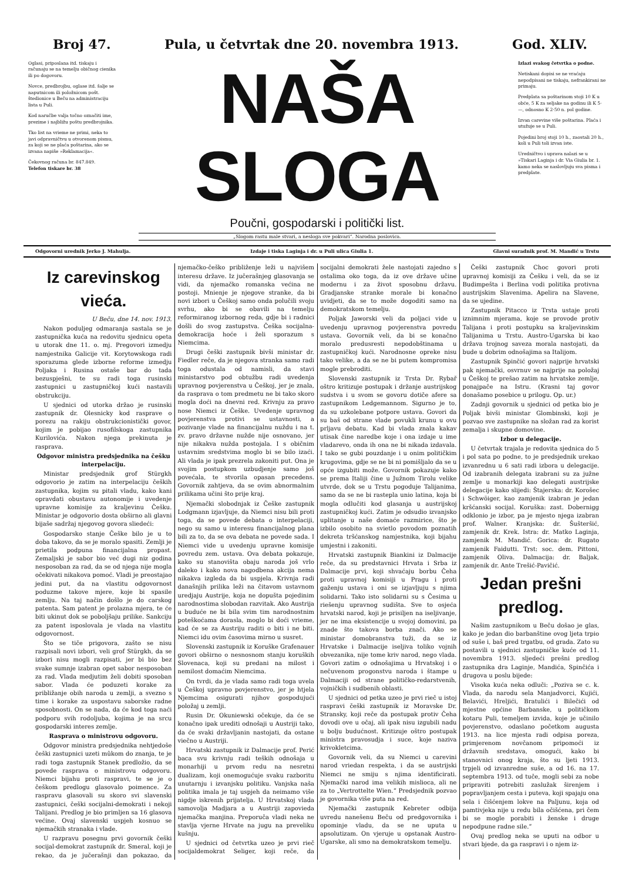Broj 47. Pula, u četvrtak dne 20. novembra 1913. God. XLIV.
Oglasi, priposlana itd. tiskaju i računaju se na temelju običnog cienika ili po dogovoru.
Novce, predbrojbu, oglase itd. šalje se naputnicom ili položnicom pošt. štedionice u Beču na administraciju lista u Puli.
Kod naručbe valja točno označiti ime, prezime i najbližu poštu predbrojnika.
Tko list na vrieme ne primi, neka to javi odpravničtvu u otvorenom pismu, za koji se ne plaća poštarina, ako se izvana napiše »Reklamacija«.
Čekovnog računa br. 847.849.
Telefon tiskare br. 38
NAŠA SLOGA
Poučni, gospodarski i politički list.
„Slogom rastu male stvari, a nesloga sve pokvari“. Narodna poslovica.
Izlazi svakog četvrtka o podne.
Netiskani dopisi se ne vraćaju nepodpisani ne tiskaju, nefrankirani ne primaju.
Predplata sa poštarinom stoji 10 K u obće, 5 K za seljake na godinu ili K 5·—, odnosno K 2·50 n. pol godine.
Izvan carevine više poštarina. Plaća i utužuje se u Puli.
Pojedini broj stoji 10 h., zaostali 20 h., koli u Puli toli izvan iste.
Uredničtvo i uprava nalazi se u »Tiskari Laginja i dr. Via Giulia br. 1. kamo neka se naslovljuju sva pisma i predplate.
Odgovorni urednik Jerko J. Mahulja. Izdaje i tiska Laginja i dr. u Puli ulica Giulia 1. Glavni suradnik prof. M. Mandić u Trstu
Iz carevinskog vieća.
U Beču, dne 14. nov. 1913.
Nakon poduljeg odmaranja sastala se je zastupnička kuća na redovitu sjednicu opeta u utorak dne 11. o. mj. Pregovori izmedju namjestnika Galicije vit. Korytowskoga radi sporazuma glede izborne reforme izmedju Poljaka i Rusina ostaše bar do tada bezuspješni, te su radi toga rusinski zastupnici u zastupničkoj kući nastavili obstrukciju.
U sjednici od utorka držao je rusinski zastupnik dr. Olesnicky kod rasprave o porezu na rakiju obstrukcionistički govor, kojim je pobijao rusofilskoga zastupnika Kurilovića. Nakon njega prekinuta je rasprava.
Odgovor ministra predsjednika na češku interpelaciju.
Ministar predsjednik grof Stürgkh odgovorio je zatim na interpelaciju čeških zastupnika, kojim su pitali vladu, kako kani opravdati obustavu autonomije i uvedenje upravne komisije za kraljevinu Češku. Ministar je odgovorio dosta obširno ali glavni bijaše sadržaj njegovog govora sliedeći:
Gospodarsko stanje Češke bilo je u to doba takovo, da se je moralo spasiti. Zemlji je prietila podpuna financijalna propast. Zemaljski je sabor bio već dugi niz godina nesposoban za rad, da se od njega nije mogla očekivati nikakova pomoć. Vladi je preostajao jedini put, da na vlastitu odgovornost poduzme takove mjere, koje bi spasile zemlju. Na taj način došlo je do carskog patenta. Sam patent je prolazna mjera, te će biti ukinut dok se poboljšaju prilike. Sankciju za patent isposlovala je vlada na vlastitu odgovornost.
Što se tiče prigovora, zašto se nisu razpisali novi izbori, veli grof Stürgkh, da se izbori nisu mogli razpisati, jer bi bio bez svake sumnje izabran opet sabor nesposoban za rad. Vlada medjutim želi dobiti sposoban sabor. Vlada će poduzeti korake za približanje obih naroda u zemlji, a svezno s time i korake za uspostavu saborske radne sposobnosti. On se nada, da će kod toga naći podporu svih rodoljuba, kojima je na srcu gospodarski interes zemlje.
Rasprava o ministrovu odgovoru.
Odgovor ministra predsjednika nehtjedoše češki zastupnici uzeti mûkom do znanja, te je radi toga zastupnik Stanek predložio, da se povede rasprava o ministrovu odgovoru. Niemci bijahu proti raspravi, te se je o češkom predlogu glasovalo poimence. Za raspravu glasovali su skoro svi slavenski zastupnici, češki socijalni-demokrati i nekoji Talijani. Predlog je bio primljen sa 16 glasova većine. Ovaj slavenski uspjeh kosnuo se njemačkih stranaka i vlade.
U razpravu posegnu prvi govornik češki socijal-demokrat zastupnik dr. Smeral, koji je rekao, da je jučerašnji dan pokazao, da njemačko-češko približenje leži u najvišem interesu države. Iz jučerašnjeg glasovanja se vidi, da njemačko romanska većina ne postoji. Mnienje je njegove stranke, da bi novi izbori u Češkoj samo onda polučili svoju svrhu, ako bi se obavili na temelju reformiranog izbornog reda, gdje bi i radnici došli do svog zastupstva. Češka socijalna-demokracija hoće i želi sporazum s Niemcima.
Drugi češki zastupnik bivši ministar dr. Fiedler reče, da je njegova stranka samo radi toga odustala od namisli, da stavi ministarstvo pod obtužbu radi uvedenja upravnog povjerenstva u Češkoj, jer je znala, da rasprava o tom predmetu ne bi tako skoro mogla doći na dnevni red. Krivnju za pravo nose Niemci iz Češke. Uvedenje upravnog povjerenstva protivi se ustavnosti, a pozivanje vlade na financijalnu nuždu i na t. zv. pravo državne nužde nije osnovano, jer nije nikakva nužda postojala. I s običnim ustavnim sredstvima moglo bi se bilo izaći. Ali vlada je ipak prezrela zakoniti put. Ona je svojim postupkom uzbudjenje samo još povećala, te stvorila opasan precedens. Govornik zahtjeva, da se ovim abnormalnim prilikama učini što prije kraj.
Njemački slobodnjak iz Češke zastupnik Lodgmann izjavljuje, da Niemci nisu bili proti toga, da se povede debata o interpelaciji, nego su samo u interesu financijalnog plana bili za to, da se ova debata ne povede sada. I Niemci vide u uvedenju upravne komisije povredu zem. ustava. Ova debata pokazuje, kako su stanovišta obaju naroda još vrlo daleko i kako nova nagodbena akcija nema nikakva izgleda da bi uspjela. Krivnja radi današnjih prilika leži na čitavom ustavnom uredjaju Austrije, koja ne dopušta pojedinim narodnostima slobodan razvitak. Ako Austrija u buduće ne bi bila svim tim narodnostnim poteškoćama dorasla, moglo bi doći vrieme, kad će se za Austriju raditi o biti i ne biti. Niemci idu ovim časovima mirno u susret.
Slovenski zastupnik iz Koruške Grafenauer govori obširno o nesnosnom stanju koruških Slovenaca, koji su predani na milost i nemilost domaćim Niemcima.
On tvrdi, da je vlada samo radi toga uvela u Češkoj upravno povjerenstvo, jer je htjela Njemcima osigurati njihov gospodujući položaj u zemlji.
Rusin Dr. Okuniewski očekuje, da će se konačno ipak urediti odnošaji u Austriji tako, da će svaki državljanin nastojati, da ostane viečno u Austriji.
Hrvatski zastupnik iz Dalmacije prof. Perić baca svu krivnju radi teških odnošaja u monarhiji u prvom redu na nesretni dualizam, koji onemogućuje svaku razboritu unutarnju i izvanjsku politiku. Vanjska naša politika imala je taj uspjeh da neimamo više nigdje iskrenih prijatelja. U Hrvatskoj vlada samovolja Madjara a u Austriji zapovieda njemačka manjina. Preporuča vladi neka ne stavlja vjerne Hrvate na jugu na preveliku kušnju.
U sjednici od četvrtka uzeo je prvi rieč socijaldemokrat Seliger, koji reče, da socijalni demokrati žele nastojati zajedno s ostalima oko toga, da iz ove države učine modernu i za život sposobnu državu. Gradjanske stranke morale bi konačno uvidjeti, da se to može dogoditi samo na demokratskom temelju.
Poljak Jaworski veli da poljaci vide u uvedenju upravnog povjerenstva povredu ustava. Govornik veli, da bi se konačno moralo predusresti nepodobštinama u zastupničkoj kući. Narodnosne opreke nisu tako velike, a da se ne bi putem kompromisa mogle prebroditi.
Slovenski zastupnik iz Trsta Dr. Rybař oštro kritizuje postupak i držanje austrijskog sudstva i u svom se govoru dotiče afere sa zastupnikom Ledgemannom. Sigurno je to, da su uzkolebane potpore ustava. Govori da su baš od strane vlade povukli krunu u ovu prljavu debatu. Kad bi vlada znala kakav utisak čine naredbe koje i ona izdaje u ime vladarevo, onda ih ona ne bi nikada izdavala. I tako se gubi pouzdanje i u onim političkim krugovima, gdje se ne bi ni pomišljalo da se u opće izgubiti može. Govornik pokazuje kako se prema Italiji čine u Južnom Tirolu velike utvrde, dok se u Trstu pogoduje Talijanima, samo da se ne bi rastepla unio latina, koja bi mogla odlučiti kod glasanja u austrijskoj zastupničkoj kući. Zatim je odsudio izvanjsko uplitanje u naše domaće razmirice, što je izbilo osobito na svietlo povodom poznatih dekreta tršćanskog namjestnika, koji bijahu umjestni i zakoniti.
Hrvatski zastupnik Biankini iz Dalmacije reče, da su predstavnici Hrvata i Srba iz Dalmacije prvi, koji shvaćaju borbu Čeha proti upravnoj komisiji u Pragu i proti gaženju ustava i oni se izjavljuju s njima solidarni. Tako isto solidarni su s Česima u riešenju upravnog sudišta. Sve to osjeća hrvatski narod, koji je prisiljen na iseljivanje, jer ne ima eksistencije u svojoj domovini, pa znade što takova borba znači. Ako se ministar domobranstva tuži, da se iz Hrvatske i Dalmacije iseljiva toliko vojnih obvezanika, nije tome kriv narod, nego vlada. Govori zatim o odnošajima u Hrvatskoj i o nečuvenom progonstvu naroda i štampe u Dalmaciji od strane političko-redarstvenih, vojničkih i sudbenih oblasti.
U sjednici od petka uzeo je prvi rieč u istoj raspravi češki zastupnik iz Moravske Dr. Stransky, koji reče da postupak protiv Čeha dovodi ove u očaj, ali ipak nisu izgubili nadu u bolju budućnost. Kritizuje oštro postupak ministra pravosudja i suce, koje naziva krivokletcima.
Govornik veli, da su Niemci u carevini narod vriedan respekta, i da se austrijski Niemci ne smiju s njima identificirati. Njemački narod ima velikih mislioca, ali ne za to „Vertrottelte Wien.“ Predsjednik pozvao je govornika više puta na red.
Njemački zastupnik Kebreter odbija uvredu nanešenu Beču od predgovornika i opominje vladu, da se ne uputa u apsolutizam. On vjeruje u opstanak Austro-Ugarske, ali smo na demokratskom temelju.
Češki zastupnik Choc govori proti upravnoj komisiji za Češku i veli, da se iz Budimpešta i Berlina vodi politika protivna austrijskim Slavenima. Apelira na Slavene, da se ujedine.
Zastupnik Pitacco iz Trsta ustaje proti iznimnim mjerama, koje se provode protiv Talijana i proti postupku sa kraljevinskim Talijanima u Trstu. Austro-Ugarska bi kao država trojnog saveza morala nastojati, da bude u dobrim odnošajima sa Italijom.
Zastupnik Spinčić govori najprije hrvatski pak njemački, osvrnuv se najprije na položaj u Češkoj te prešao zatim na hrvatske zemlje, ponajpače na Istru. (Krasni taj govor donašamo posebice u prilogu. Op. ur.)
Zadnji govornik u sjednici od petka bio je Poljak bivši ministar Glombinski, koji je pozvao sve zastupnike na složan rad za korist zemalja i skupne domovine.
Izbor u delegacije.
U četvrtak trajala je redovita sjednica do 5 i pol sata po podne, to je predsjednik urekao izvanrednu u 6 sati radi izbora u delegacije. Od izabranih delegata izabrani su za južne zemlje u monarkiji kao delegati austrijske delegacije kako slijedi: Štajerska: dr. Korošec i Schwöiger, kao zamjenik izabran je jedan kršćanski socijal. Koruška: zast. Dobernigg odklonio je izbor, pa je mjesto njega izabran prof. Walner. Kranjska: dr. Šušteršić, zamjenik dr. Krek. Istra: dr. Matko Laginja, zamjenik M. Mandić. Gorica: dr. Rugato zamjenik Faidutti. Trst: soc. dem. Pittoni, zamjenik Oliva. Dalmacija: dr. Baljak, zamjenik dr. Ante Trešić-Pavičić.
Jedan prešni predlog.
Našim zastupnikom u Beču došao je glas, kako je jedan dio barbanštine ovog ljeta trpio od suše i, baš pred trgatbu, od grada. Zato su postavili u sjednici zastupničke kuće od 11. novembra 1913. sljedeći prešni predlog zastupnika dra Laginje, Mandića, Spinčića i drugova u poslu bijede:
Visoka kuća neka odluči: „Poziva se c. k. Vlada, da narodu sela Manjadvorci, Kujići, Belavići, Hreljići, Bratulići i Bilečići od mjestne općine Barbanske, u političkom kotaru Puli, temeljem izvida, koje je učinilo povjerenstvo, odaslano početkom augusta 1913. na lice mjesta radi odpisa poreza, primjerenom novčanom pripomoći iz državnih sredstava, omogući, kako bi stanovnici onog kraja, što su ljeti 1913. trpjeli od izvanredne suše, a od 16. na 17. septembra 1913. od tuče, mogli sebi za nobe pripraviti potrebiti zaslužak širenjem i popravljanjem cesta i puteva, koji spajaju ona sela i čišćenjem lokve na Paljunu, koja od pamtivjeka nije u redu bila očišćena, pri čem bi se mogle porabiti i ženske i druge nepodpune radne sile.“
Ovaj predlog neka se uputi na odbor u stvari bjede, da ga raspravi i o njem iz-